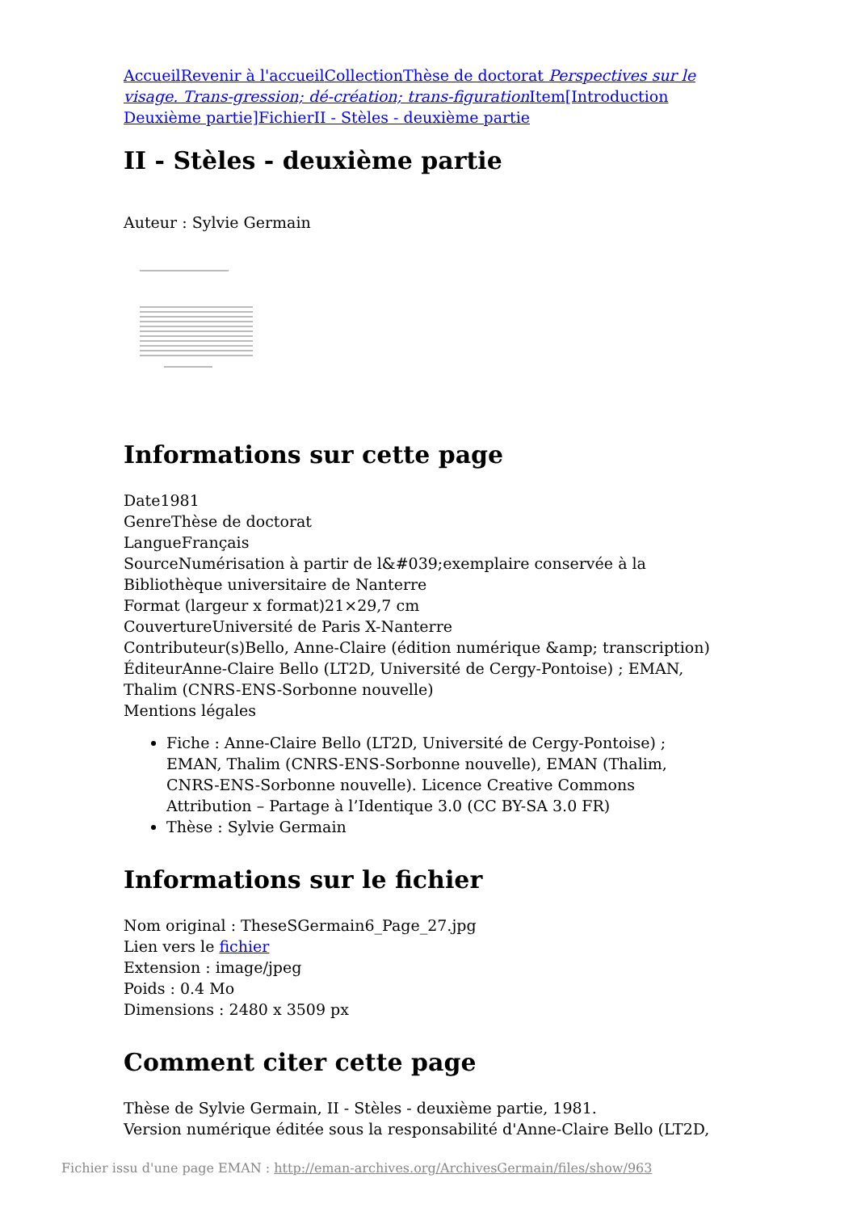Accueil Revenir à l'accueil Collection Thèse de doctorat Perspectives sur le visage. Trans-gression; dé-création; trans-figuration Item[Introduction Deuxième partie] Fichier II - Stèles - deuxième partie
II - Stèles - deuxième partie
Auteur : Sylvie Germain
Informations sur cette page
Date1981
GenreThèse de doctorat
LangueFrançais
SourceNumérisation à partir de l&#039;exemplaire conservée à la Bibliothèque universitaire de Nanterre
Format (largeur x format)21×29,7 cm
CouvertureUniversité de Paris X-Nanterre
Contributeur(s)Bello, Anne-Claire (édition numérique &amp; transcription)
ÉditeurAnne-Claire Bello (LT2D, Université de Cergy-Pontoise) ; EMAN, Thalim (CNRS-ENS-Sorbonne nouvelle)
Mentions légales
Fiche : Anne-Claire Bello (LT2D, Université de Cergy-Pontoise) ; EMAN, Thalim (CNRS-ENS-Sorbonne nouvelle), EMAN (Thalim, CNRS-ENS-Sorbonne nouvelle). Licence Creative Commons Attribution – Partage à l’Identique 3.0 (CC BY-SA 3.0 FR)
Thèse : Sylvie Germain
Informations sur le fichier
Nom original : TheseSGermain6_Page_27.jpg
Lien vers le fichier
Extension : image/jpeg
Poids : 0.4 Mo
Dimensions : 2480 x 3509 px
Comment citer cette page
Thèse de Sylvie Germain, II - Stèles - deuxième partie, 1981.
Version numérique éditée sous la responsabilité d'Anne-Claire Bello (LT2D,
Fichier issu d'une page EMAN : http://eman-archives.org/ArchivesGermain/files/show/963